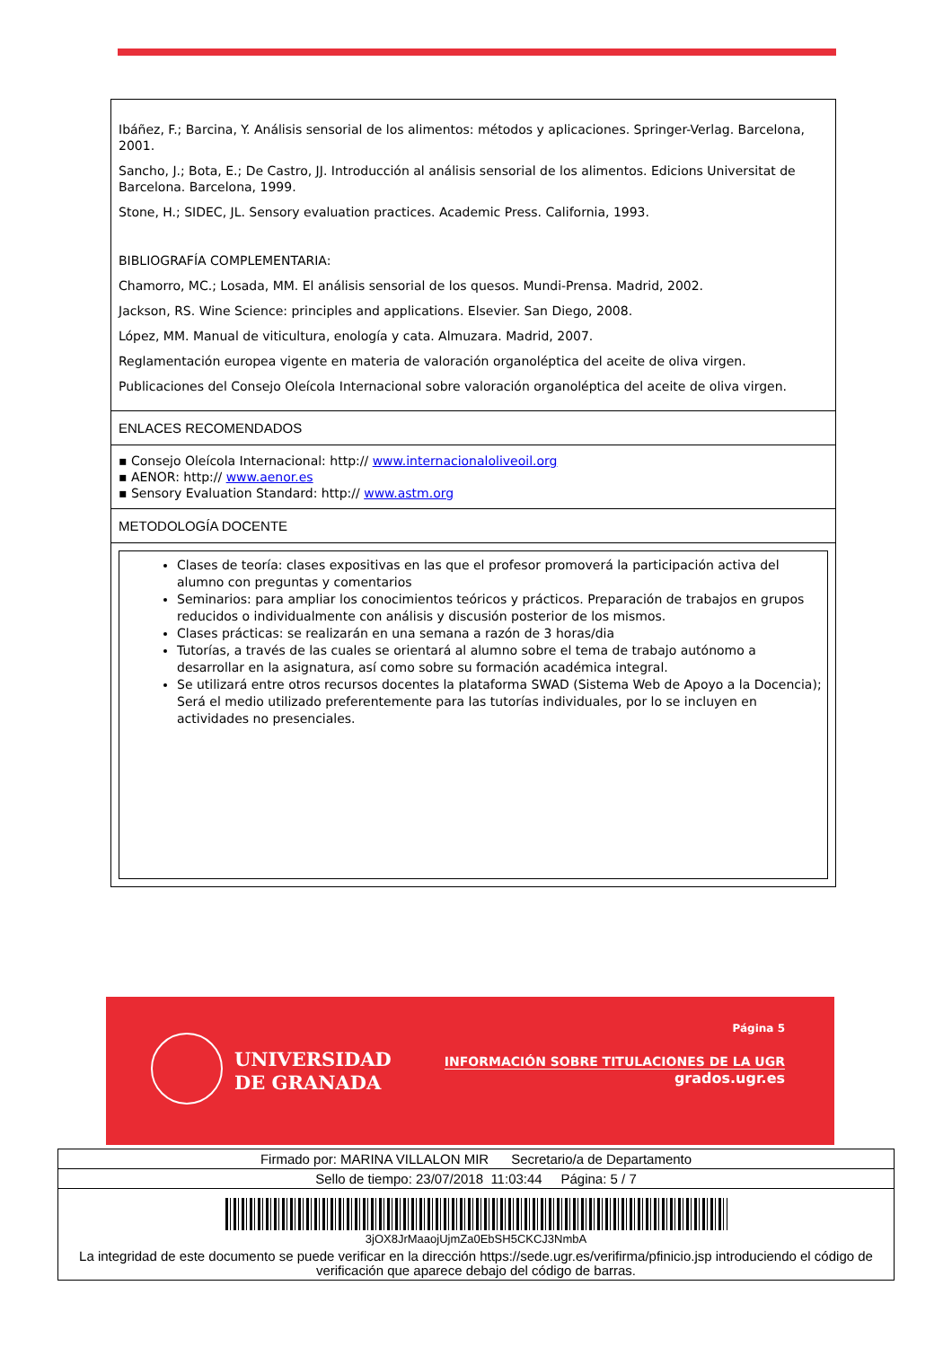Ibáñez, F.; Barcina, Y. Análisis sensorial de los alimentos: métodos y aplicaciones. Springer-Verlag. Barcelona, 2001.
Sancho, J.; Bota, E.; De Castro, JJ. Introducción al análisis sensorial de los alimentos. Edicions Universitat de Barcelona. Barcelona, 1999.
Stone, H.; SIDEC, JL. Sensory evaluation practices. Academic Press. California, 1993.
BIBLIOGRAFÍA COMPLEMENTARIA:
Chamorro, MC.; Losada, MM. El análisis sensorial de los quesos. Mundi-Prensa. Madrid, 2002.
Jackson, RS. Wine Science: principles and applications. Elsevier. San Diego, 2008.
López, MM. Manual de viticultura, enología y cata. Almuzara. Madrid, 2007.
Reglamentación europea vigente en materia de valoración organoléptica del aceite de oliva virgen.
Publicaciones del Consejo Oleícola Internacional sobre valoración organoléptica del aceite de oliva virgen.
ENLACES RECOMENDADOS
▪ Consejo Oleícola Internacional: http:// www.internacionaloliveoil.org
▪ AENOR: http:// www.aenor.es
▪ Sensory Evaluation Standard: http:// www.astm.org
METODOLOGÍA DOCENTE
Clases de teoría: clases expositivas en las que el profesor promoverá la participación activa del alumno con preguntas y comentarios
Seminarios: para ampliar los conocimientos teóricos y prácticos. Preparación de trabajos en grupos reducidos o individualmente con análisis y discusión posterior de los mismos.
Clases prácticas: se realizarán en una semana a razón de 3 horas/dia
Tutorías, a través de las cuales se orientará al alumno sobre el tema de trabajo autónomo a desarrollar en la asignatura, así como sobre su formación académica integral.
Se utilizará entre otros recursos docentes la plataforma SWAD (Sistema Web de Apoyo a la Docencia); Será el medio utilizado preferentemente para las tutorías individuales, por lo se incluyen en actividades no presenciales.
UNIVERSIDAD
DE GRANADA
Página 5
INFORMACIÓN SOBRE TITULACIONES DE LA UGR
grados.ugr.es
Firmado por: MARINA VILLALON MIR Secretario/a de Departamento
Sello de tiempo: 23/07/2018 11:03:44 Página: 5 / 7
3jOX8JrMaaojUjmZa0EbSH5CKCJ3NmbA
La integridad de este documento se puede verificar en la dirección https://sede.ugr.es/verifirma/pfinicio.jsp introduciendo el código de verificación que aparece debajo del código de barras.